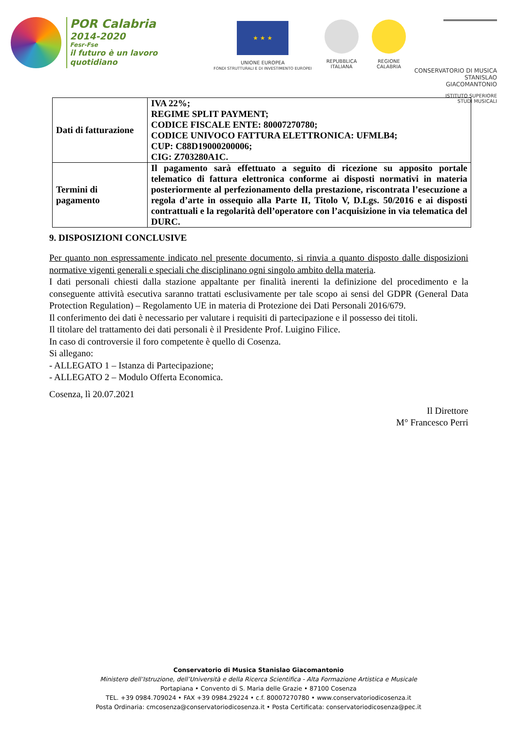POR Calabria
2014-2020
Fesr-Fse
il futuro è un lavoro quotidiano
★ ★ ★
UNIONE EUROPEA
FONDI STRUTTURALI E DI INVESTIMENTO EUROPEI
REPUBBLICA
ITALIANA
REGIONE
CALABRIA
CONSERVATORIO DI MUSICA
STANISLAO GIACOMANTONIO
ISTITUTO SUPERIORE
STUDI MUSICALI
| Dati di fatturazione | IVA 22%; REGIME SPLIT PAYMENT; CODICE FISCALE ENTE: 80007270780; CODICE UNIVOCO FATTURA ELETTRONICA: UFMLB4; CUP: C88D19000200006; CIG: Z703280A1C. |
| Termini di pagamento | Il pagamento sarà effettuato a seguito di ricezione su apposito portale telematico di fattura elettronica conforme ai disposti normativi in materia posteriormente al perfezionamento della prestazione, riscontrata l’esecuzione a regola d’arte in ossequio alla Parte II, Titolo V, D.Lgs. 50/2016 e ai disposti contrattuali e la regolarità dell’operatore con l’acquisizione in via telematica del DURC. |
9. DISPOSIZIONI CONCLUSIVE
Per quanto non espressamente indicato nel presente documento, si rinvia a quanto disposto dalle disposizioni normative vigenti generali e speciali che disciplinano ogni singolo ambito della materia.
I dati personali chiesti dalla stazione appaltante per finalità inerenti la definizione del procedimento e la conseguente attività esecutiva saranno trattati esclusivamente per tale scopo ai sensi del GDPR (General Data Protection Regulation) – Regolamento UE in materia di Protezione dei Dati Personali 2016/679.
Il conferimento dei dati è necessario per valutare i requisiti di partecipazione e il possesso dei titoli.
Il titolare del trattamento dei dati personali è il Presidente Prof. Luigino Filice.
In caso di controversie il foro competente è quello di Cosenza.
Si allegano:
- ALLEGATO 1 – Istanza di Partecipazione;
- ALLEGATO 2 – Modulo Offerta Economica.
Cosenza, lì 20.07.2021
Il Direttore
M° Francesco Perri
Conservatorio di Musica Stanislao Giacomantonio
Ministero dell’Istruzione, dell’Università e della Ricerca Scientifica - Alta Formazione Artistica e Musicale
Portapiana • Convento di S. Maria delle Grazie • 87100 Cosenza
TEL. +39 0984.709024 • FAX +39 0984.29224 • c.f. 80007270780 • www.conservatoriodicosenza.it
Posta Ordinaria: cmcosenza@conservatoriodicosenza.it • Posta Certificata: conservatoriodicosenza@pec.it